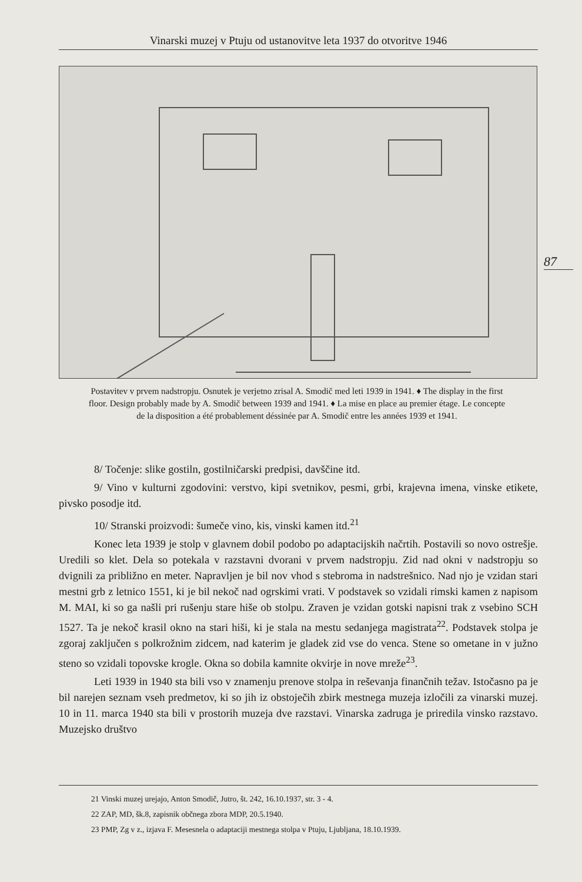Vinarski muzej v Ptuju od ustanovitve leta 1937 do otvoritve 1946
87
Postavitev v prvem nadstropju. Osnutek je verjetno zrisal A. Smodič med leti 1939 in 1941. ♦ The display in the first floor. Design probably made by A. Smodič between 1939 and 1941. ♦ La mise en place au premier étage. Le concepte de la disposition a été probablement déssinée par A. Smodič entre les années 1939 et 1941.
8/ Točenje: slike gostiln, gostilničarski predpisi, davščine itd.
9/ Vino v kulturni zgodovini: verstvo, kipi svetnikov, pesmi, grbi, krajevna imena, vinske etikete, pivsko posodje itd.
10/ Stranski proizvodi: šumeče vino, kis, vinski kamen itd.<sup>21</sup>
Konec leta 1939 je stolp v glavnem dobil podobo po adaptacijskih načrtih. Postavili so novo ostrešje. Uredili so klet. Dela so potekala v razstavni dvorani v prvem nadstropju. Zid nad okni v nadstropju so dvignili za približno en meter. Napravljen je bil nov vhod s stebroma in nadstrešnico. Nad njo je vzidan stari mestni grb z letnico 1551, ki je bil nekoč nad ogrskimi vrati. V podstavek so vzidali rimski kamen z napisom M. MAI, ki so ga našli pri rušenju stare hiše ob stolpu. Zraven je vzidan gotski napisni trak z vsebino SCH 1527. Ta je nekoč krasil okno na stari hiši, ki je stala na mestu sedanjega magistrata<sup>22</sup>. Podstavek stolpa je zgoraj zaključen s polkrožnim zidcem, nad katerim je gladek zid vse do venca. Stene so ometane in v južno steno so vzidali topovske krogle. Okna so dobila kamnite okvirje in nove mreže<sup>23</sup>.
Leti 1939 in 1940 sta bili vso v znamenju prenove stolpa in reševanja finančnih težav. Istočasno pa je bil narejen seznam vseh predmetov, ki so jih iz obstoječih zbirk mestnega muzeja izločili za vinarski muzej. 10 in 11. marca 1940 sta bili v prostorih muzeja dve razstavi. Vinarska zadruga je priredila vinsko razstavo. Muzejsko društvo
21 Vinski muzej urejajo, Anton Smodič, Jutro, št. 242, 16.10.1937, str. 3 - 4.
22 ZAP, MD, šk.8, zapisnik občnega zbora MDP, 20.5.1940.
23 PMP, Zg v z., izjava F. Mesesnela o adaptaciji mestnega stolpa v Ptuju, Ljubljana, 18.10.1939.